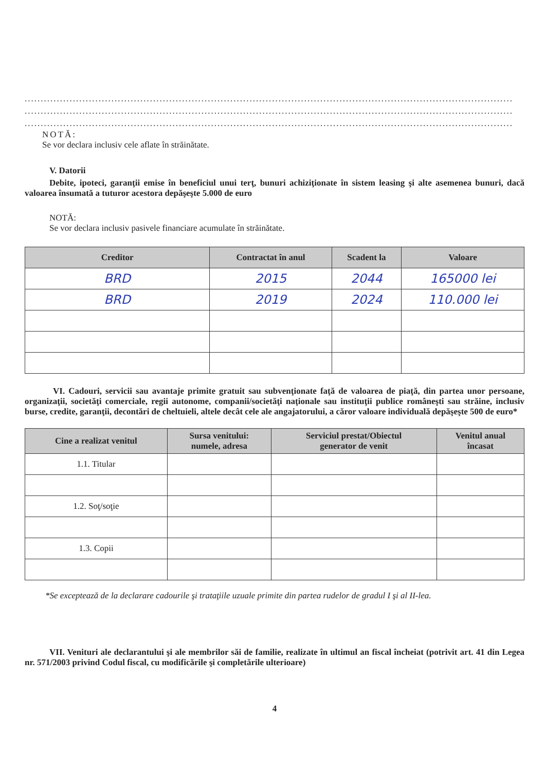........................................................................................................................................................
........................................................................................................................................................
........................................................................................................................................................
NOTĂ:
Se vor declara inclusiv cele aflate în străinătate.
V. Datorii
Debite, ipoteci, garanţii emise în beneficiul unui terţ, bunuri achiziţionate în sistem leasing şi alte asemenea bunuri, dacă valoarea însumată a tuturor acestora depăşeşte 5.000 de euro
NOTĂ:
Se vor declara inclusiv pasivele financiare acumulate în străinătate.
| Creditor | Contractat în anul | Scadent la | Valoare |
| --- | --- | --- | --- |
| BRD | 2015 | 2044 | 165000 lei |
| BRD | 2019 | 2024 | 110.000 lei |
VI. Cadouri, servicii sau avantaje primite gratuit sau subvenţionate faţă de valoarea de piaţă, din partea unor persoane, organizaţii, societăţi comerciale, regii autonome, companii/societăţi naţionale sau instituţii publice româneşti sau străine, inclusiv burse, credite, garanţii, decontări de cheltuieli, altele decât cele ale angajatorului, a căror valoare individuală depăşeşte 500 de euro*
| Cine a realizat venitul | Sursa venitului: numele, adresa | Serviciul prestat/Obiectul generator de venit | Venitul anual încasat |
| --- | --- | --- | --- |
| 1.1. Titular | | | |
| 1.2. Soţ/soţie | | | |
| 1.3. Copii | | | |
*Se exceptează de la declarare cadourile şi trataţiile uzuale primite din partea rudelor de gradul I şi al II-lea.
VII. Venituri ale declarantului şi ale membrilor săi de familie, realizate în ultimul an fiscal încheiat (potrivit art. 41 din Legea nr. 571/2003 privind Codul fiscal, cu modificările şi completările ulterioare)
4